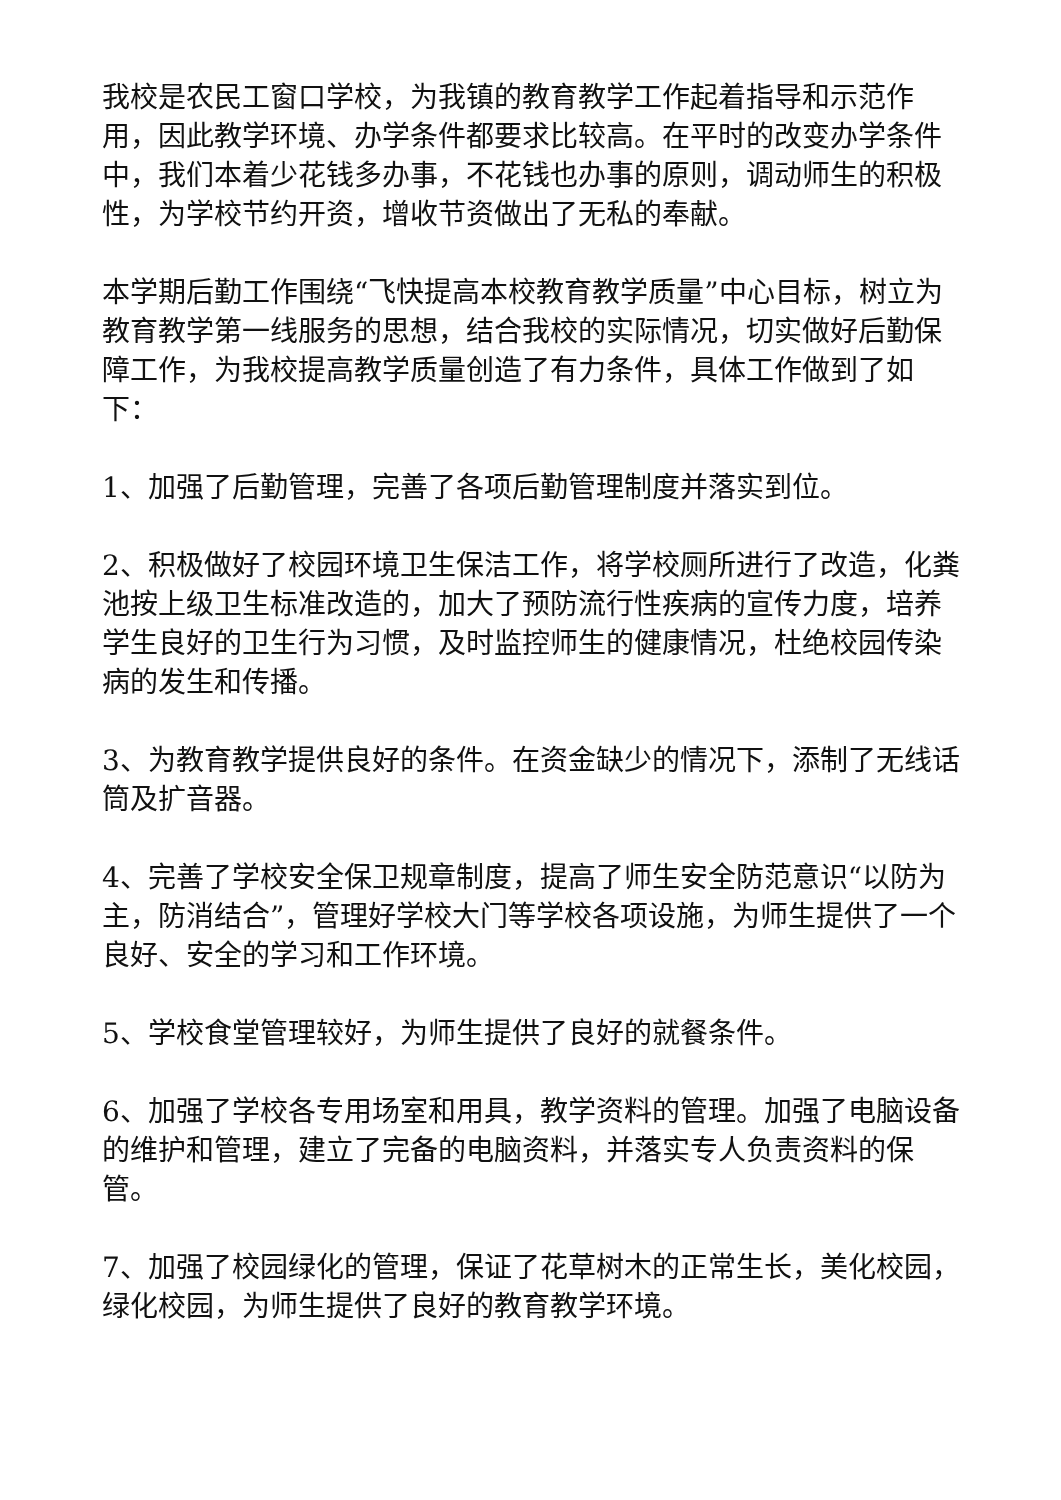我校是农民工窗口学校，为我镇的教育教学工作起着指导和示范作用，因此教学环境、办学条件都要求比较高。在平时的改变办学条件中，我们本着少花钱多办事，不花钱也办事的原则，调动师生的积极性，为学校节约开资，增收节资做出了无私的奉献。
本学期后勤工作围绕“飞快提高本校教育教学质量”中心目标，树立为教育教学第一线服务的思想，结合我校的实际情况，切实做好后勤保障工作，为我校提高教学质量创造了有力条件，具体工作做到了如下：
1、加强了后勤管理，完善了各项后勤管理制度并落实到位。
2、积极做好了校园环境卫生保洁工作，将学校厕所进行了改造，化粪池按上级卫生标准改造的，加大了预防流行性疾病的宣传力度，培养学生良好的卫生行为习惯，及时监控师生的健康情况，杜绝校园传染病的发生和传播。
3、为教育教学提供良好的条件。在资金缺少的情况下，添制了无线话筒及扩音器。
4、完善了学校安全保卫规章制度，提高了师生安全防范意识“以防为主，防消结合”，管理好学校大门等学校各项设施，为师生提供了一个良好、安全的学习和工作环境。
5、学校食堂管理较好，为师生提供了良好的就餐条件。
6、加强了学校各专用场室和用具，教学资料的管理。加强了电脑设备的维护和管理，建立了完备的电脑资料，并落实专人负责资料的保管。
7、加强了校园绿化的管理，保证了花草树木的正常生长，美化校园，绿化校园，为师生提供了良好的教育教学环境。